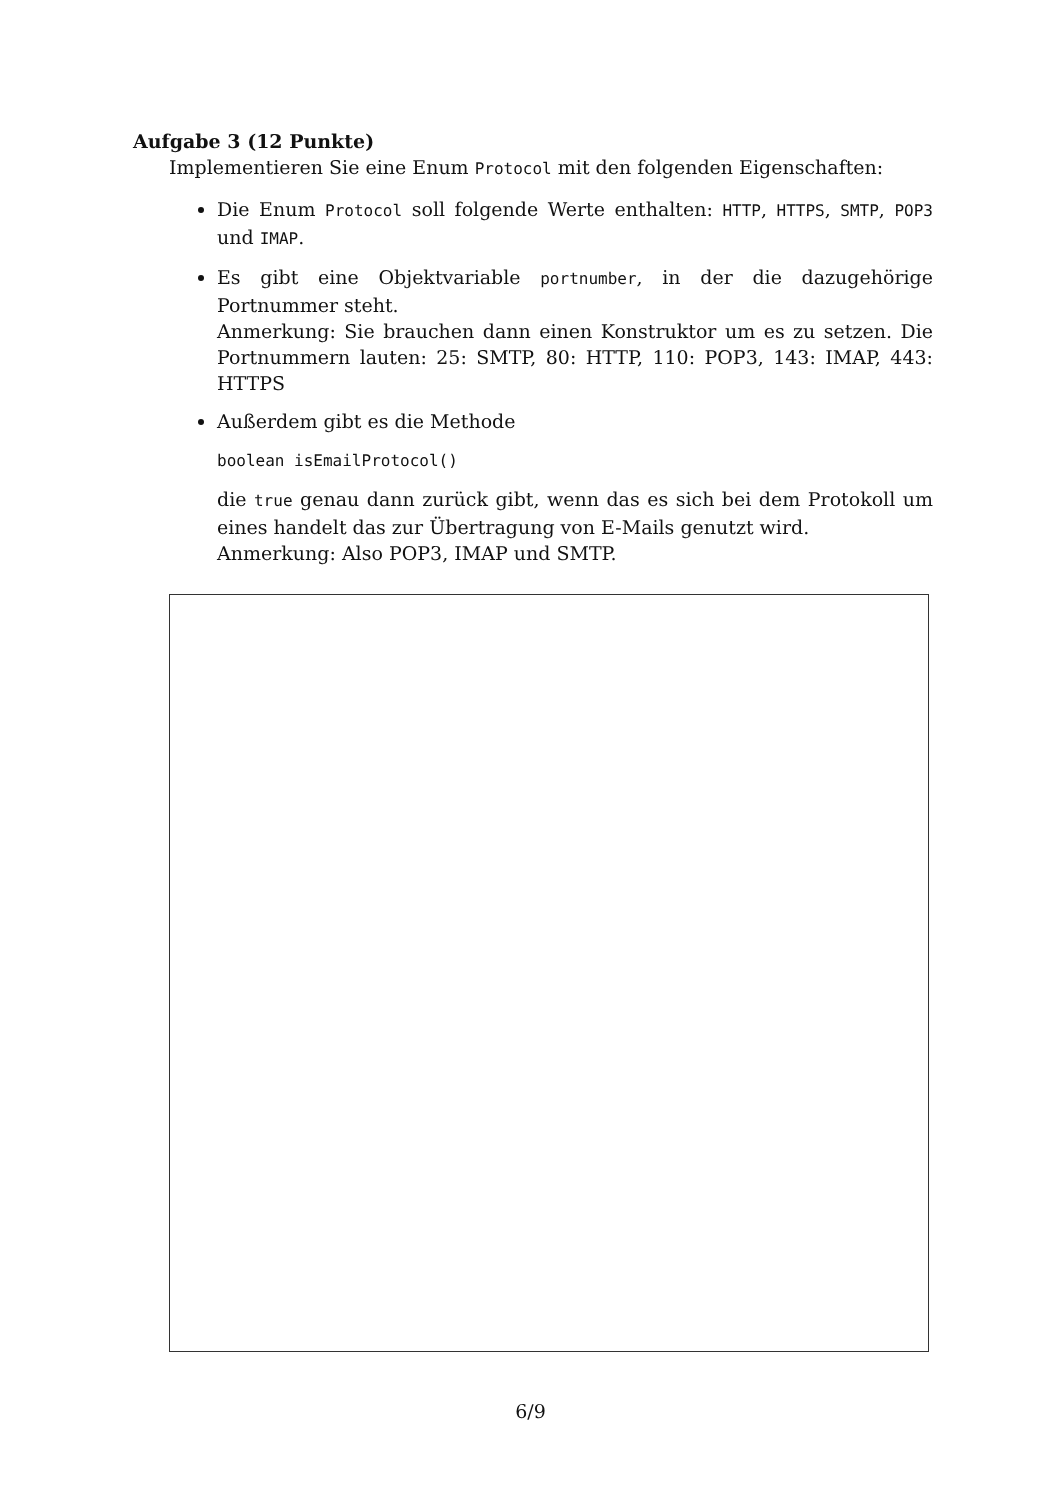Aufgabe 3 (12 Punkte)
Implementieren Sie eine Enum Protocol mit den folgenden Eigenschaften:
Die Enum Protocol soll folgende Werte enthalten: HTTP, HTTPS, SMTP, POP3 und IMAP.
Es gibt eine Objektvariable portnumber, in der die dazugehörige Portnummer steht.
Anmerkung: Sie brauchen dann einen Konstruktor um es zu setzen. Die Portnummern lauten: 25: SMTP, 80: HTTP, 110: POP3, 143: IMAP, 443: HTTPS
Außerdem gibt es die Methode
boolean isEmailProtocol()
die true genau dann zurück gibt, wenn das es sich bei dem Protokoll um eines handelt das zur Übertragung von E-Mails genutzt wird.
Anmerkung: Also POP3, IMAP und SMTP.
6/9